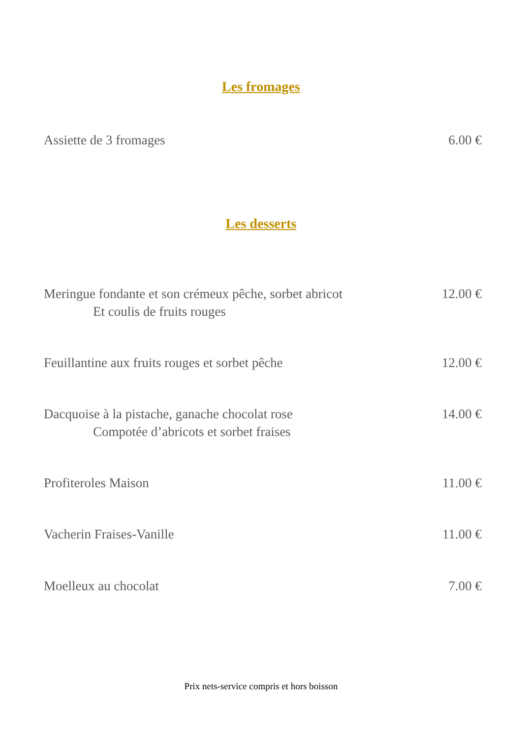Les fromages
Assiette de 3 fromages 6.00 €
Les desserts
Meringue fondante et son crémeux pêche, sorbet abricot
Et coulis de fruits rouges
12.00 €
Feuillantine aux fruits rouges et sorbet pêche
12.00 €
Dacquoise à la pistache, ganache chocolat rose
Compotée d’abricots et sorbet fraises
14.00 €
Profiteroles Maison 11.00 €
Vacherin Fraises-Vanille 11.00 €
Moelleux au chocolat 7.00 €
Prix nets-service compris et hors boisson